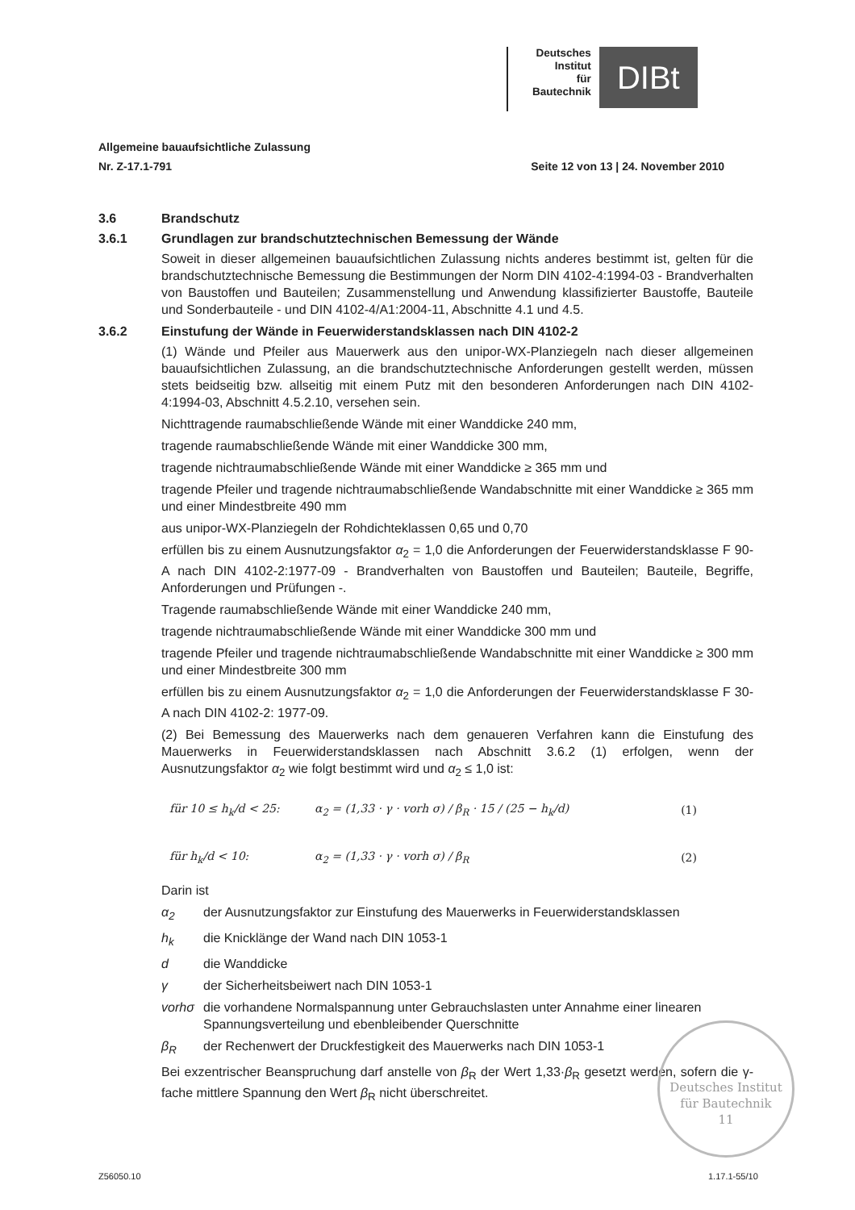Deutsches
Institut
für
Bautechnik
DIBt
Allgemeine bauaufsichtliche Zulassung
Nr. Z-17.1-791
Seite 12 von 13 | 24. November 2010
3.6 Brandschutz
3.6.1 Grundlagen zur brandschutztechnischen Bemessung der Wände
Soweit in dieser allgemeinen bauaufsichtlichen Zulassung nichts anderes bestimmt ist, gelten für die brandschutztechnische Bemessung die Bestimmungen der Norm DIN 4102-4:1994-03 - Brandverhalten von Baustoffen und Bauteilen; Zusammenstellung und Anwendung klassifizierter Baustoffe, Bauteile und Sonderbauteile - und DIN 4102-4/A1:2004-11, Abschnitte 4.1 und 4.5.
3.6.2 Einstufung der Wände in Feuerwiderstandsklassen nach DIN 4102-2
(1) Wände und Pfeiler aus Mauerwerk aus den unipor-WX-Planziegeln nach dieser allgemeinen bauaufsichtlichen Zulassung, an die brandschutztechnische Anforderungen gestellt werden, müssen stets beidseitig bzw. allseitig mit einem Putz mit den besonderen Anforderungen nach DIN 4102-4:1994-03, Abschnitt 4.5.2.10, versehen sein.
Nichttragende raumabschließende Wände mit einer Wanddicke 240 mm,
tragende raumabschließende Wände mit einer Wanddicke 300 mm,
tragende nichtraumabschließende Wände mit einer Wanddicke ≥ 365 mm und
tragende Pfeiler und tragende nichtraumabschließende Wandabschnitte mit einer Wanddicke ≥ 365 mm und einer Mindestbreite 490 mm
aus unipor-WX-Planziegeln der Rohdichteklassen 0,65 und 0,70
erfüllen bis zu einem Ausnutzungsfaktor α<sub>2</sub> = 1,0 die Anforderungen der Feuerwiderstandsklasse F 90-A nach DIN 4102-2:1977-09 - Brandverhalten von Baustoffen und Bauteilen; Bauteile, Begriffe, Anforderungen und Prüfungen -.
Tragende raumabschließende Wände mit einer Wanddicke 240 mm,
tragende nichtraumabschließende Wände mit einer Wanddicke 300 mm und
tragende Pfeiler und tragende nichtraumabschließende Wandabschnitte mit einer Wanddicke ≥ 300 mm und einer Mindestbreite 300 mm
erfüllen bis zu einem Ausnutzungsfaktor α<sub>2</sub> = 1,0 die Anforderungen der Feuerwiderstandsklasse F 30-A nach DIN 4102-2: 1977-09.
(2) Bei Bemessung des Mauerwerks nach dem genaueren Verfahren kann die Einstufung des Mauerwerks in Feuerwiderstandsklassen nach Abschnitt 3.6.2 (1) erfolgen, wenn der Ausnutzungsfaktor α<sub>2</sub> wie folgt bestimmt wird und α<sub>2</sub> ≤ 1,0 ist:
für 10 ≤ h<sub>k</sub>/d < 25: α<sub>2</sub> = (1,33 · γ · vorh σ) / β<sub>R</sub> · 15 / (25 − h<sub>k</sub>/d) (1)
für h<sub>k</sub>/d < 10: α<sub>2</sub> = (1,33 · γ · vorh σ) / β<sub>R</sub> (2)
Darin ist
α<sub>2</sub> der Ausnutzungsfaktor zur Einstufung des Mauerwerks in Feuerwiderstandsklassen
h<sub>k</sub> die Knicklänge der Wand nach DIN 1053-1
d die Wanddicke
γ der Sicherheitsbeiwert nach DIN 1053-1
vorhσ die vorhandene Normalspannung unter Gebrauchslasten unter Annahme einer linearen Spannungsverteilung und ebenbleibender Querschnitte
β<sub>R</sub> der Rechenwert der Druckfestigkeit des Mauerwerks nach DIN 1053-1
Bei exzentrischer Beanspruchung darf anstelle von β<sub>R</sub> der Wert 1,33·β<sub>R</sub> gesetzt werden, sofern die γ-fache mittlere Spannung den Wert β<sub>R</sub> nicht überschreitet.
Deutsches Institut
für Bautechnik
11
Z56050.10 1.17.1-55/10